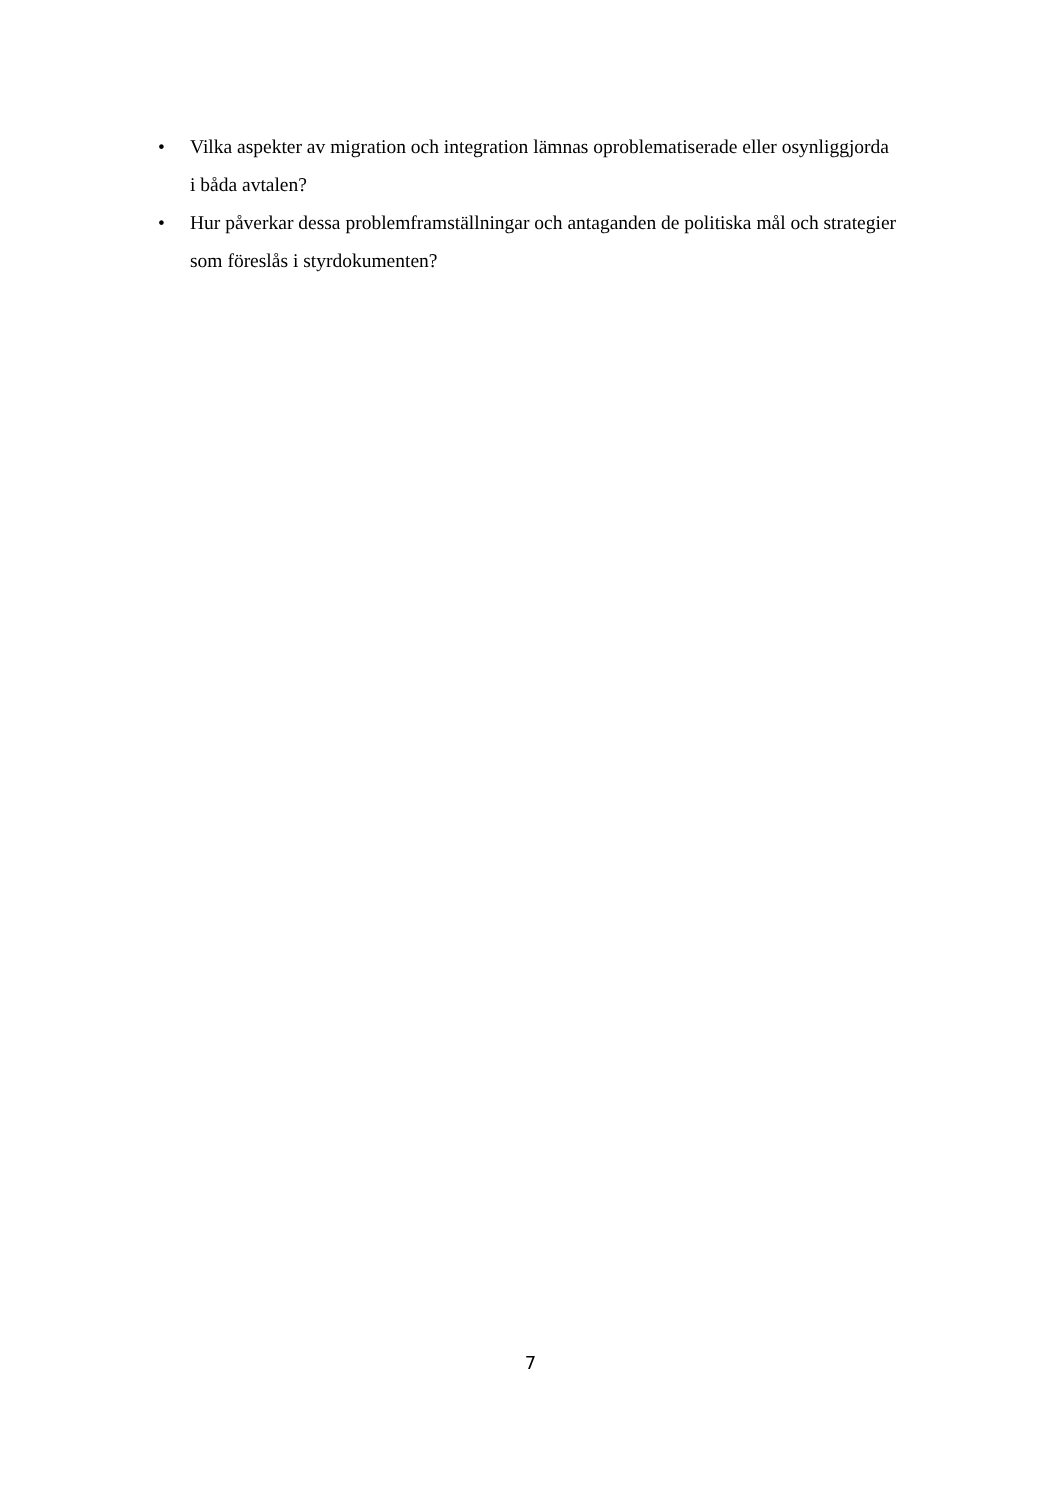• Vilka aspekter av migration och integration lämnas oproblematiserade eller osynliggjorda i båda avtalen?
• Hur påverkar dessa problemframställningar och antaganden de politiska mål och strategier som föreslås i styrdokumenten?
7